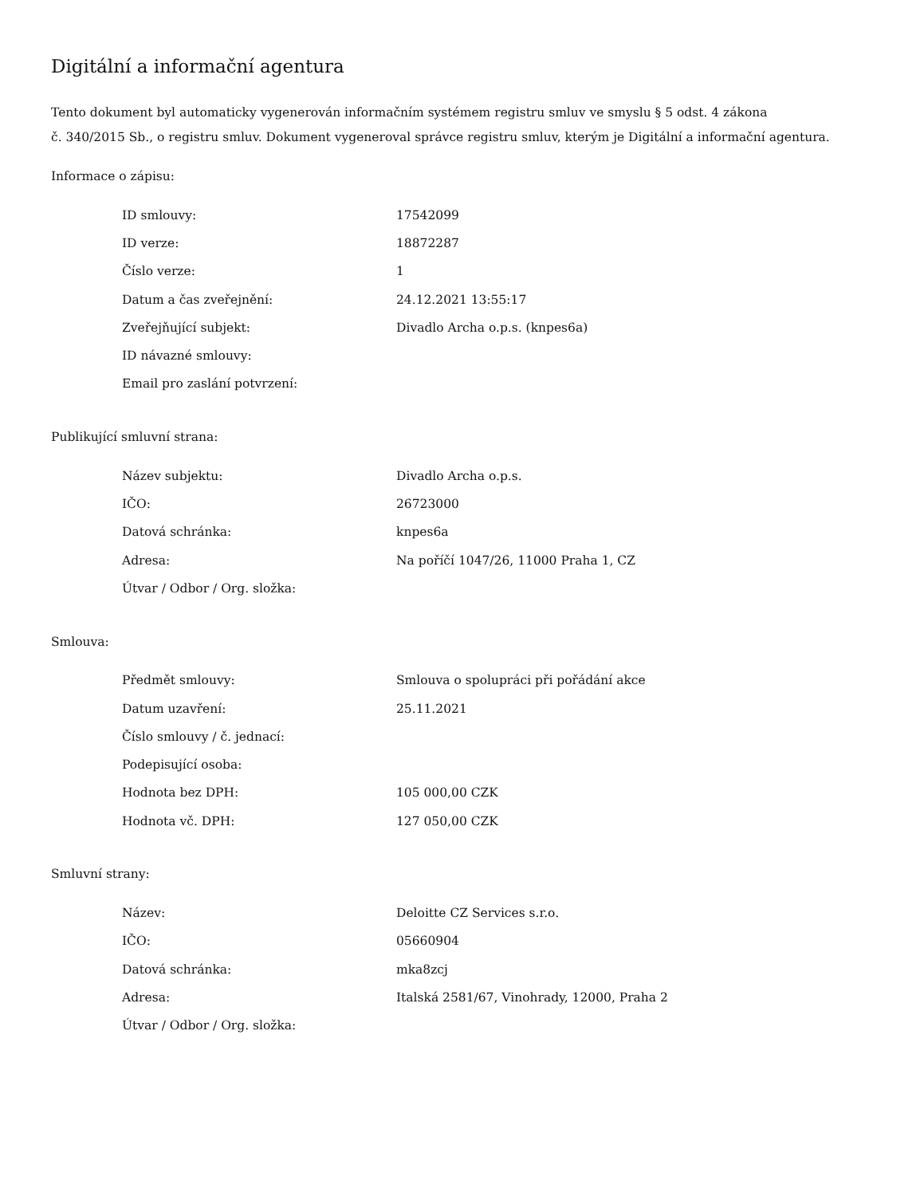Digitální a informační agentura
Tento dokument byl automaticky vygenerován informačním systémem registru smluv ve smyslu § 5 odst. 4 zákona
č. 340/2015 Sb., o registru smluv. Dokument vygeneroval správce registru smluv, kterým je Digitální a informační agentura.
Informace o zápisu:
| ID smlouvy: | 17542099 |
| ID verze: | 18872287 |
| Číslo verze: | 1 |
| Datum a čas zveřejnění: | 24.12.2021 13:55:17 |
| Zveřejňující subjekt: | Divadlo Archa o.p.s. (knpes6a) |
| ID návazné smlouvy: | |
| Email pro zaslání potvrzení: | |
Publikující smluvní strana:
| Název subjektu: | Divadlo Archa o.p.s. |
| IČO: | 26723000 |
| Datová schránka: | knpes6a |
| Adresa: | Na poříčí 1047/26, 11000 Praha 1, CZ |
| Útvar / Odbor / Org. složka: | |
Smlouva:
| Předmět smlouvy: | Smlouva o spolupráci při pořádání akce |
| Datum uzavření: | 25.11.2021 |
| Číslo smlouvy / č. jednací: | |
| Podepisující osoba: | |
| Hodnota bez DPH: | 105 000,00 CZK |
| Hodnota vč. DPH: | 127 050,00 CZK |
Smluvní strany:
| Název: | Deloitte CZ Services s.r.o. |
| IČO: | 05660904 |
| Datová schránka: | mka8zcj |
| Adresa: | Italská 2581/67, Vinohrady, 12000, Praha 2 |
| Útvar / Odbor / Org. složka: | |